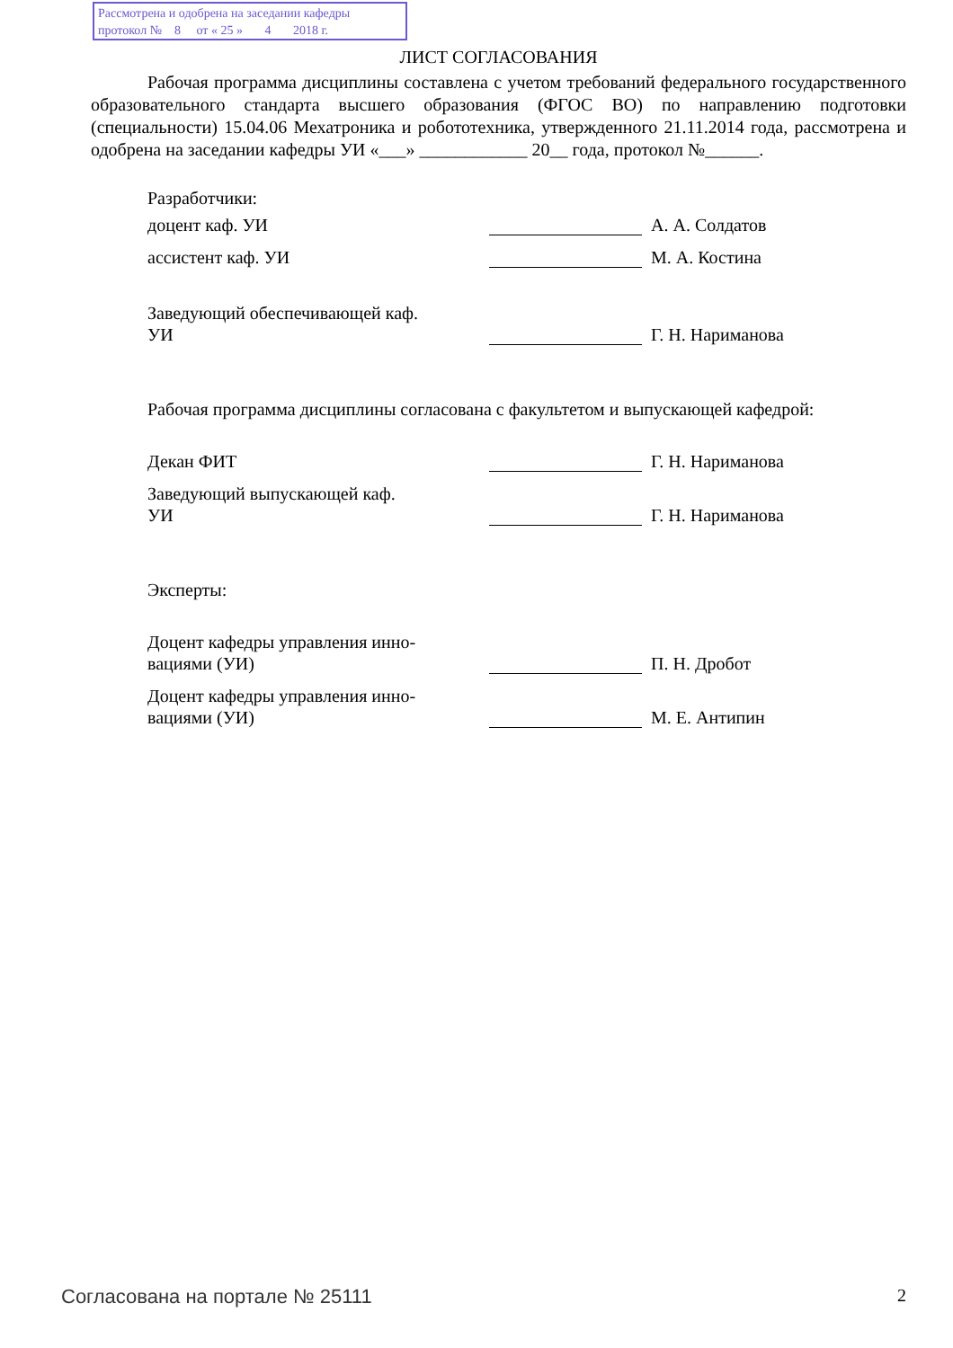Рассмотрена и одобрена на заседании кафедры
протокол № 8 от « 25 » 4 2018 г.
ЛИСТ СОГЛАСОВАНИЯ
Рабочая программа дисциплины составлена с учетом требований федерального государственного образовательного стандарта высшего образования (ФГОС ВО) по направлению подготовки (специальности) 15.04.06 Мехатроника и робототехника, утвержденного 21.11.2014 года, рассмотрена и одобрена на заседании кафедры УИ «___» ____________ 20__ года, протокол №______.
Разработчики:
доцент каф. УИ
А. А. Солдатов
ассистент каф. УИ
М. А. Костина
Заведующий обеспечивающей каф.
УИ
Г. Н. Нариманова
Рабочая программа дисциплины согласована с факультетом и выпускающей кафедрой:
Декан ФИТ
Г. Н. Нариманова
Заведующий выпускающей каф.
УИ
Г. Н. Нариманова
Эксперты:
Доцент кафедры управления инно-
вациями (УИ)
П. Н. Дробот
Доцент кафедры управления инно-
вациями (УИ)
М. Е. Антипин
Согласована на портале № 25111 2